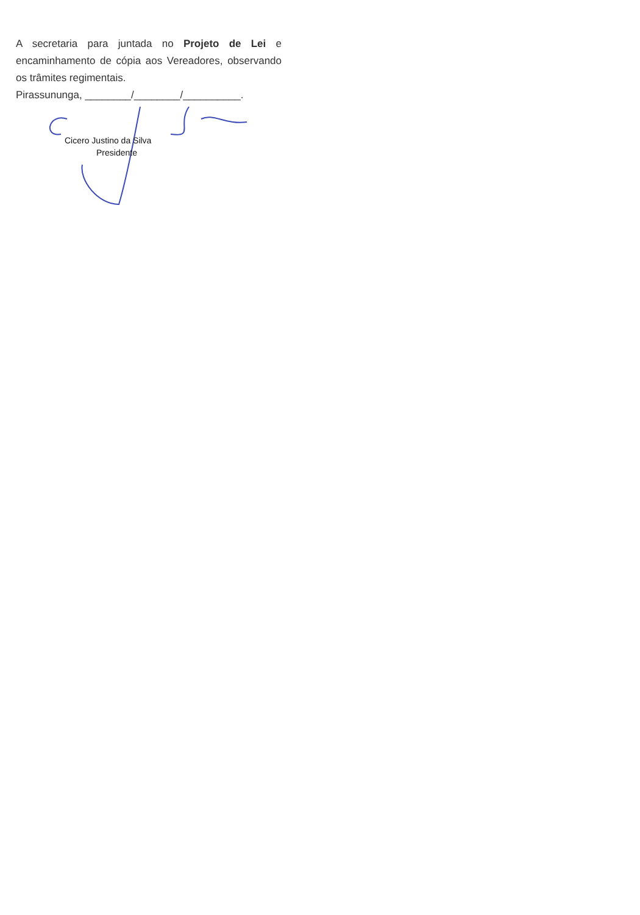A secretaria para juntada no Projeto de Lei e encaminhamento de cópia aos Vereadores, observando os trâmites regimentais.
Pirassununga, ________/________/__________.
Cicero Justino da Silva
Presidente